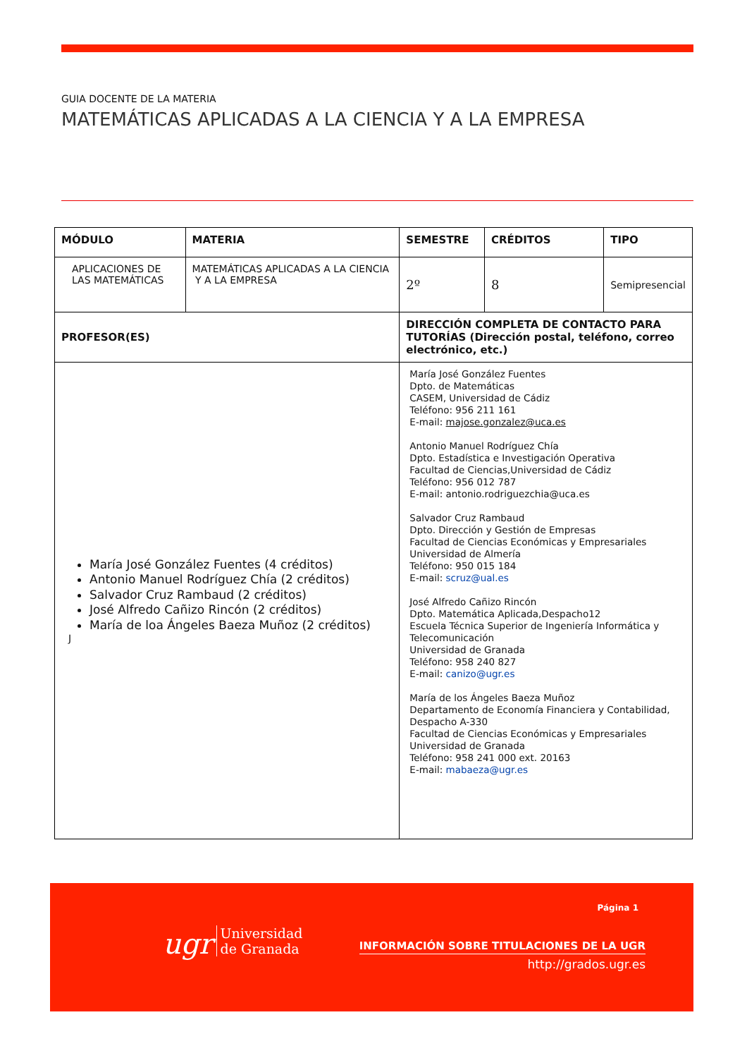GUIA DOCENTE DE LA MATERIA
MATEMÁTICAS APLICADAS A LA CIENCIA Y A LA EMPRESA
| MÓDULO | MATERIA | SEMESTRE | CRÉDITOS | TIPO |
| --- | --- | --- | --- | --- |
| APLICACIONES DE LAS MATEMÁTICAS | MATEMÁTICAS APLICADAS A LA CIENCIA Y A LA EMPRESA | 2º | 8 | Semipresencial |
| PROFESOR(ES) | | DIRECCIÓN COMPLETA DE CONTACTO PARA TUTORÍAS (Dirección postal, teléfono, correo electrónico, etc.) | | |
| María José González Fuentes (4 créditos) Antonio Manuel Rodríguez Chía (2 créditos) Salvador Cruz Rambaud (2 créditos) José Alfredo Cañizo Rincón (2 créditos) María de loa Ángeles Baeza Muñoz (2 créditos) J | | María José González Fuentes Dpto. de Matemáticas CASEM, Universidad de Cádiz Teléfono: 956 211 161 E-mail: majose.gonzalez@uca.es Antonio Manuel Rodríguez Chía Dpto. Estadística e Investigación Operativa Facultad de Ciencias,Universidad de Cádiz Teléfono: 956 012 787 E-mail: antonio.rodriguezchia@uca.es Salvador Cruz Rambaud Dpto. Dirección y Gestión de Empresas Facultad de Ciencias Económicas y Empresariales Universidad de Almería Teléfono: 950 015 184 E-mail: scruz@ual.es José Alfredo Cañizo Rincón Dpto. Matemática Aplicada,Despacho12 Escuela Técnica Superior de Ingeniería Informática y Telecomunicación Universidad de Granada Teléfono: 958 240 827 E-mail: canizo@ugr.es María de los Ángeles Baeza Muñoz Departamento de Economía Financiera y Contabilidad, Despacho A-330 Facultad de Ciencias Económicas y Empresariales Universidad de Granada Teléfono: 958 241 000 ext. 20163 E-mail: mabaeza@ugr.es | | |
ugr Universidad
de Granada
Página 1
INFORMACIÓN SOBRE TITULACIONES DE LA UGR
http://grados.ugr.es